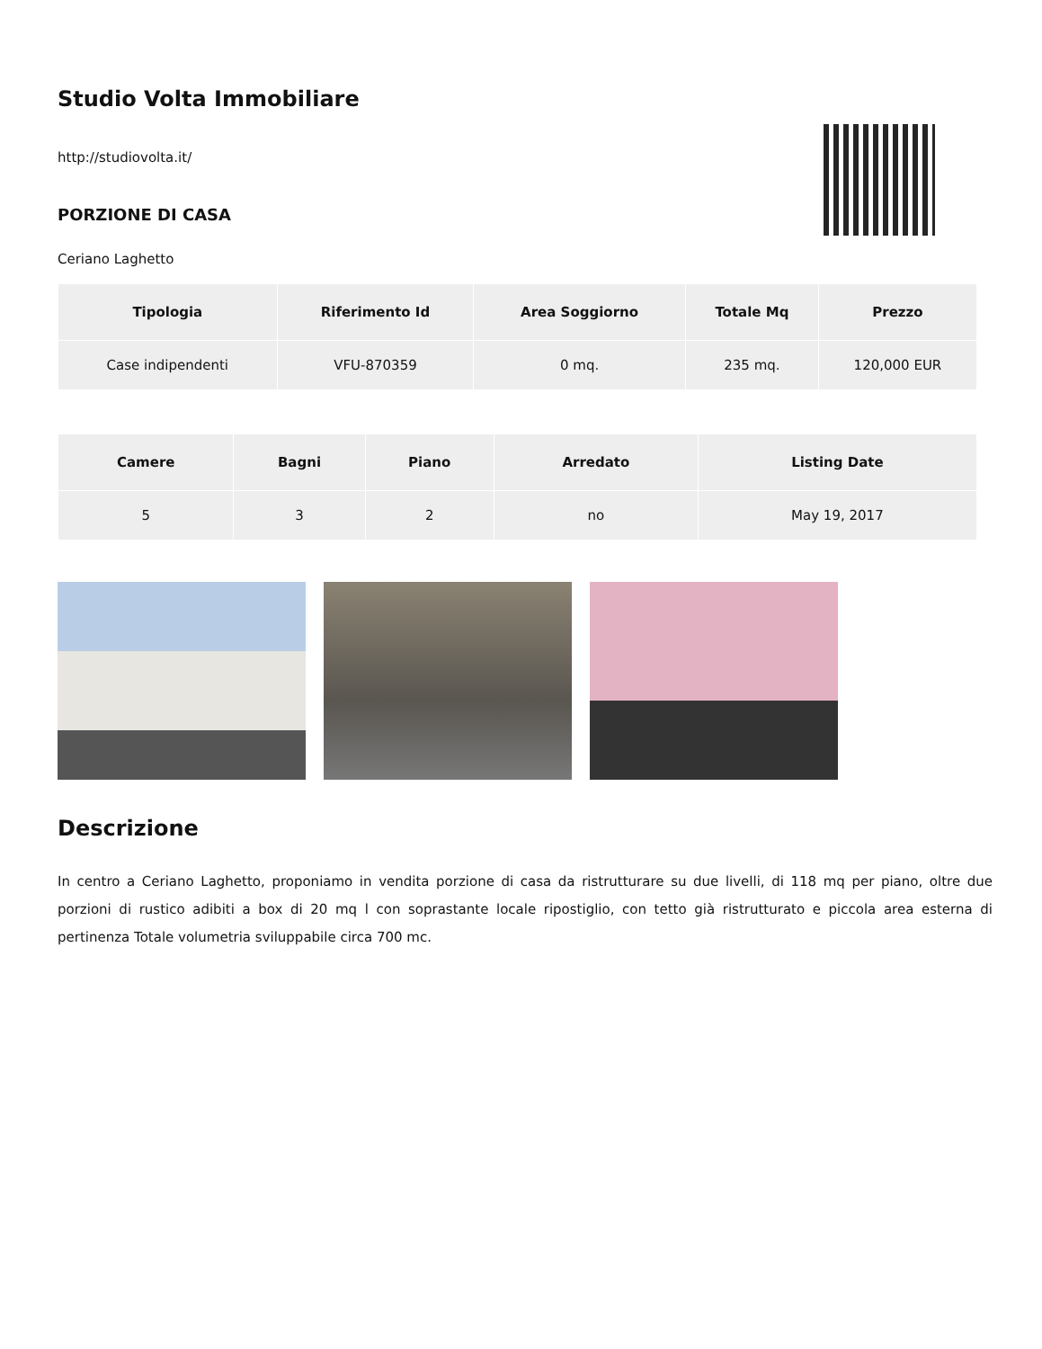Studio Volta Immobiliare
http://studiovolta.it/
PORZIONE DI CASA
Ceriano Laghetto
| Tipologia | Riferimento Id | Area Soggiorno | Totale Mq | Prezzo |
| --- | --- | --- | --- | --- |
| Case indipendenti | VFU-870359 | 0 mq. | 235 mq. | 120,000 EUR |
| Camere | Bagni | Piano | Arredato | Listing Date |
| --- | --- | --- | --- | --- |
| 5 | 3 | 2 | no | May 19, 2017 |
Descrizione
In centro a Ceriano Laghetto, proponiamo in vendita porzione di casa da ristrutturare su due livelli, di 118 mq per piano, oltre due porzioni di rustico adibiti a box di 20 mq l con soprastante locale ripostiglio, con tetto già ristrutturato e piccola area esterna di pertinenza Totale volumetria sviluppabile circa 700 mc.